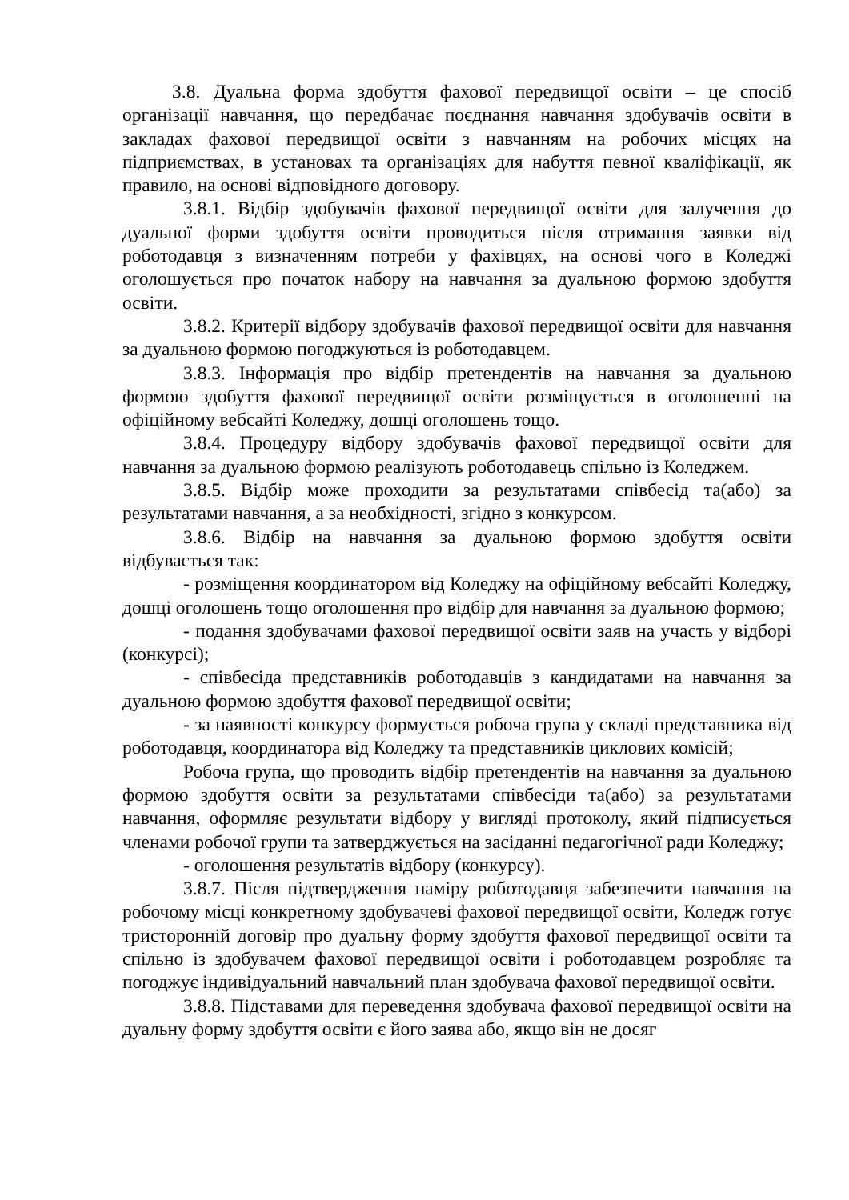3.8. Дуальна форма здобуття фахової передвищої освіти – це спосіб організації навчання, що передбачає поєднання навчання здобувачів освіти в закладах фахової передвищої освіти з навчанням на робочих місцях на підприємствах, в установах та організаціях для набуття певної кваліфікації, як правило, на основі відповідного договору.
3.8.1. Відбір здобувачів фахової передвищої освіти для залучення до дуальної форми здобуття освіти проводиться після отримання заявки від роботодавця з визначенням потреби у фахівцях, на основі чого в Коледжі оголошується про початок набору на навчання за дуальною формою здобуття освіти.
3.8.2. Критерії відбору здобувачів фахової передвищої освіти для навчання за дуальною формою погоджуються із роботодавцем.
3.8.3. Інформація про відбір претендентів на навчання за дуальною формою здобуття фахової передвищої освіти розміщується в оголошенні на офіційному вебсайті Коледжу, дошці оголошень тощо.
3.8.4. Процедуру відбору здобувачів фахової передвищої освіти для навчання за дуальною формою реалізують роботодавець спільно із Коледжем.
3.8.5. Відбір може проходити за результатами співбесід та(або) за результатами навчання, а за необхідності, згідно з конкурсом.
3.8.6. Відбір на навчання за дуальною формою здобуття освіти відбувається так:
- розміщення координатором від Коледжу на офіційному вебсайті Коледжу, дошці оголошень тощо оголошення про відбір для навчання за дуальною формою;
- подання здобувачами фахової передвищої освіти заяв на участь у відборі (конкурсі);
- співбесіда представників роботодавців з кандидатами на навчання за дуальною формою здобуття фахової передвищої освіти;
- за наявності конкурсу формується робоча група у складі представника від роботодавця, координатора від Коледжу та представників циклових комісій;
Робоча група, що проводить відбір претендентів на навчання за дуальною формою здобуття освіти за результатами співбесіди та(або) за результатами навчання, оформляє результати відбору у вигляді протоколу, який підписується членами робочої групи та затверджується на засіданні педагогічної ради Коледжу;
- оголошення результатів відбору (конкурсу).
3.8.7. Після підтвердження наміру роботодавця забезпечити навчання на робочому місці конкретному здобувачеві фахової передвищої освіти, Коледж готує тристоронній договір про дуальну форму здобуття фахової передвищої освіти та спільно із здобувачем фахової передвищої освіти і роботодавцем розробляє та погоджує індивідуальний навчальний план здобувача фахової передвищої освіти.
3.8.8. Підставами для переведення здобувача фахової передвищої освіти на дуальну форму здобуття освіти є його заява або, якщо він не досяг